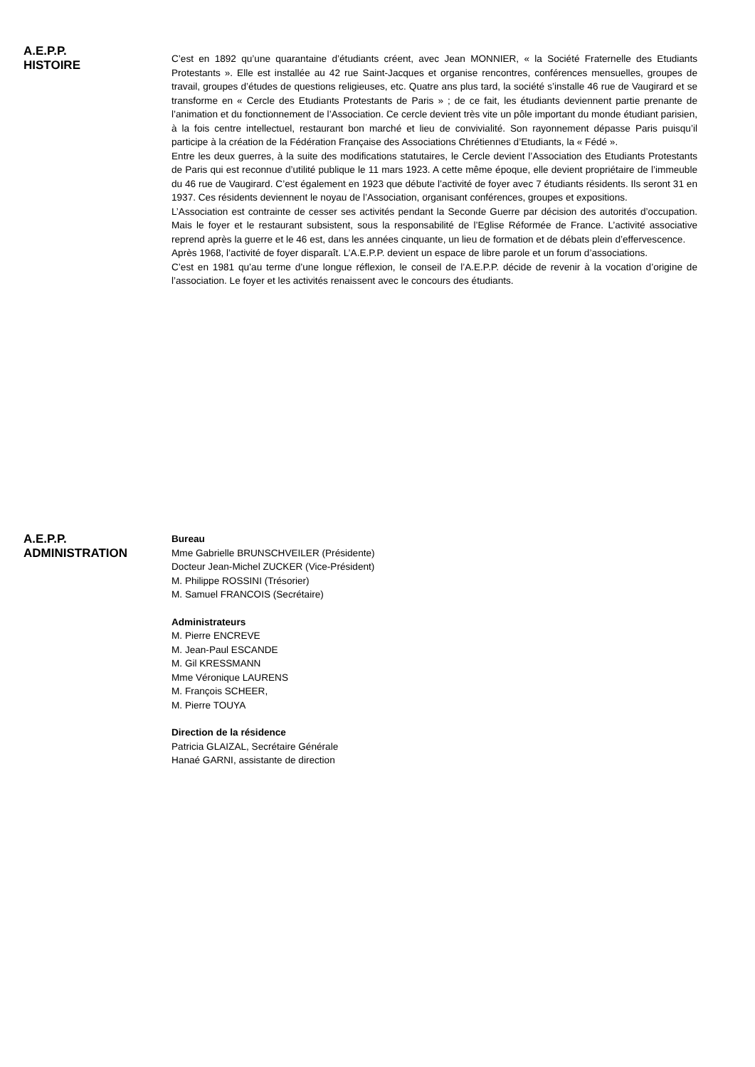A.E.P.P.
HISTOIRE
C’est en 1892 qu’une quarantaine d’étudiants créent, avec Jean MONNIER, « la Société Fraternelle des Etudiants Protestants ». Elle est installée au 42 rue Saint-Jacques et organise rencontres, conférences mensuelles, groupes de travail, groupes d’études de questions religieuses, etc. Quatre ans plus tard, la société s’installe 46 rue de Vaugirard et se transforme en « Cercle des Etudiants Protestants de Paris » ; de ce fait, les étudiants deviennent partie prenante de l’animation et du fonctionnement de l’Association. Ce cercle devient très vite un pôle important du monde étudiant parisien, à la fois centre intellectuel, restaurant bon marché et lieu de convivialité. Son rayonnement dépasse Paris puisqu’il participe à la création de la Fédération Française des Associations Chrétiennes d’Etudiants, la « Fédé ».
Entre les deux guerres, à la suite des modifications statutaires, le Cercle devient l’Association des Etudiants Protestants de Paris qui est reconnue d’utilité publique le 11 mars 1923. A cette même époque, elle devient propriétaire de l’immeuble du 46 rue de Vaugirard. C’est également en 1923 que débute l’activité de foyer avec 7 étudiants résidents. Ils seront 31 en 1937. Ces résidents deviennent le noyau de l’Association, organisant conférences, groupes et expositions.
L’Association est contrainte de cesser ses activités pendant la Seconde Guerre par décision des autorités d’occupation. Mais le foyer et le restaurant subsistent, sous la responsabilité de l’Eglise Réformée de France. L’activité associative reprend après la guerre et le 46 est, dans les années cinquante, un lieu de formation et de débats plein d’effervescence.
Après 1968, l’activité de foyer disparaît. L’A.E.P.P. devient un espace de libre parole et un forum d’associations.
C’est en 1981 qu’au terme d’une longue réflexion, le conseil de l’A.E.P.P. décide de revenir à la vocation d’origine de l’association. Le foyer et les activités renaissent avec le concours des étudiants.
A.E.P.P.
ADMINISTRATION
Bureau
Mme Gabrielle BRUNSCHVEILER (Présidente)
Docteur Jean-Michel ZUCKER (Vice-Président)
M. Philippe ROSSINI (Trésorier)
M. Samuel FRANCOIS (Secrétaire)
Administrateurs
M. Pierre ENCREVE
M. Jean-Paul ESCANDE
M. Gil KRESSMANN
Mme Véronique LAURENS
M. François SCHEER,
M. Pierre TOUYA
Direction de la résidence
Patricia GLAIZAL, Secrétaire Générale
Hanaé GARNI, assistante de direction